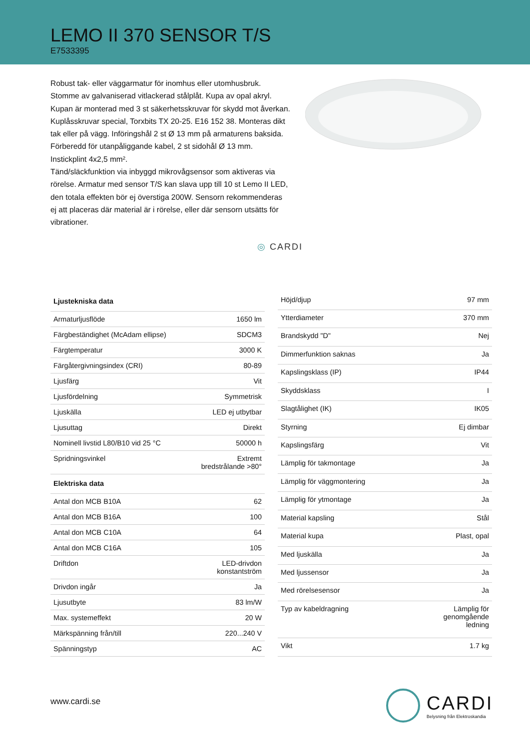LEMO II 370 SENSOR T/S
E7533395
Robust tak- eller väggarmatur för inomhus eller utomhusbruk. Stomme av galvaniserad vitlackerad stålplåt. Kupa av opal akryl. Kupan är monterad med 3 st säkerhetsskruvar för skydd mot åverkan. Kuplåsskruvar special, Torxbits TX 20-25. E16 152 38. Monteras dikt tak eller på vägg. Införingshål 2 st Ø 13 mm på armaturens baksida. Förberedd för utanpåliggande kabel, 2 st sidohål Ø 13 mm. Instickplint 4x2,5 mm².
Tänd/släckfunktion via inbyggd mikrovågsensor som aktiveras via rörelse. Armatur med sensor T/S kan slava upp till 10 st Lemo II LED, den totala effekten bör ej överstiga 200W. Sensorn rekommenderas ej att placeras där material är i rörelse, eller där sensorn utsätts för vibrationer.
◎ CARDI
| Ljustekniska data | |
| --- | --- |
| Armaturljusflöde | 1650 lm |
| Färgbeständighet (McAdam ellipse) | SDCM3 |
| Färgtemperatur | 3000 K |
| Färgåtergivningsindex (CRI) | 80-89 |
| Ljusfärg | Vit |
| Ljusfördelning | Symmetrisk |
| Ljuskälla | LED ej utbytbar |
| Ljusuttag | Direkt |
| Nominell livstid L80/B10 vid 25 °C | 50000 h |
| Spridningsvinkel | Extremt bredstrålande >80° |
| Elektriska data | |
| Antal don MCB B10A | 62 |
| Antal don MCB B16A | 100 |
| Antal don MCB C10A | 64 |
| Antal don MCB C16A | 105 |
| Driftdon | LED-drivdon konstantström |
| Drivdon ingår | Ja |
| Ljusutbyte | 83 lm/W |
| Max. systemeffekt | 20 W |
| Märkspänning från/till | 220...240 V |
| Spänningstyp | AC |
| Höjd/djup | 97 mm |
| Ytterdiameter | 370 mm |
| Brandskydd "D" | Nej |
| Dimmerfunktion saknas | Ja |
| Kapslingsklass (IP) | IP44 |
| Skyddsklass | I |
| Slagtålighet (IK) | IK05 |
| Styrning | Ej dimbar |
| Kapslingsfärg | Vit |
| Lämplig för takmontage | Ja |
| Lämplig för väggmontering | Ja |
| Lämplig för ytmontage | Ja |
| Material kapsling | Stål |
| Material kupa | Plast, opal |
| Med ljuskälla | Ja |
| Med ljussensor | Ja |
| Med rörelsesensor | Ja |
| Typ av kabeldragning | Lämplig för genomgående ledning |
| Vikt | 1.7 kg |
www.cardi.se
CARDI
Belysning från Elektroskandia